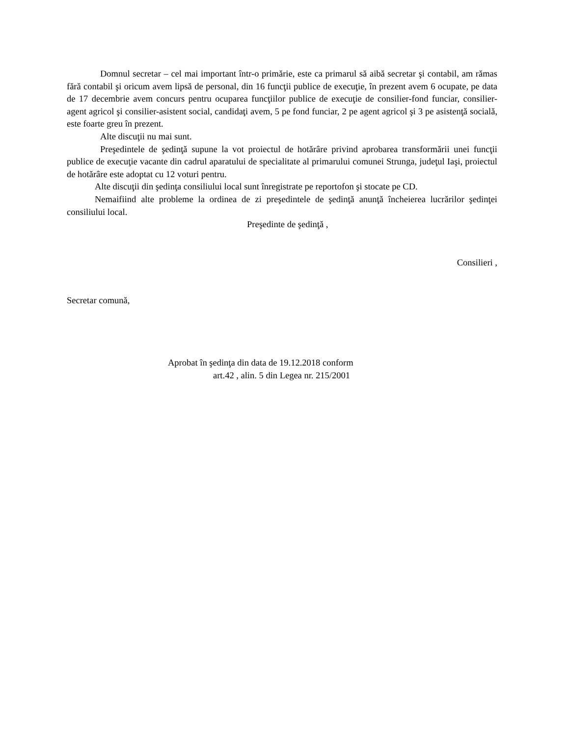Domnul secretar – cel mai important într-o primărie, este ca primarul să aibă secretar şi contabil, am rămas fără contabil şi oricum avem lipsă de personal, din 16 funcţii publice de execuţie, în prezent avem 6 ocupate, pe data de 17 decembrie avem concurs pentru ocuparea funcţiilor publice de execuţie de consilier-fond funciar, consilier-agent agricol şi consilier-asistent social, candidaţi avem, 5 pe fond funciar, 2 pe agent agricol şi 3 pe asistenţă socială, este foarte greu în prezent.
Alte discuţii nu mai sunt.
Preşedintele de şedinţă supune la vot proiectul de hotărâre privind aprobarea transformării unei funcţii publice de execuţie vacante din cadrul aparatului de specialitate al primarului comunei Strunga, judeţul Iaşi, proiectul de hotărâre este adoptat cu 12 voturi pentru.
Alte discuţii din şedinţa consiliului local sunt înregistrate pe reportofon şi stocate pe CD.
Nemaifiind alte probleme la ordinea de zi preşedintele de şedinţă anunţă încheierea lucrărilor şedinţei consiliului local.
Preşedinte de şedinţă ,
Consilieri ,
Secretar comună,
Aprobat în şedinţa din data de 19.12.2018 conform
art.42 , alin. 5 din Legea nr. 215/2001